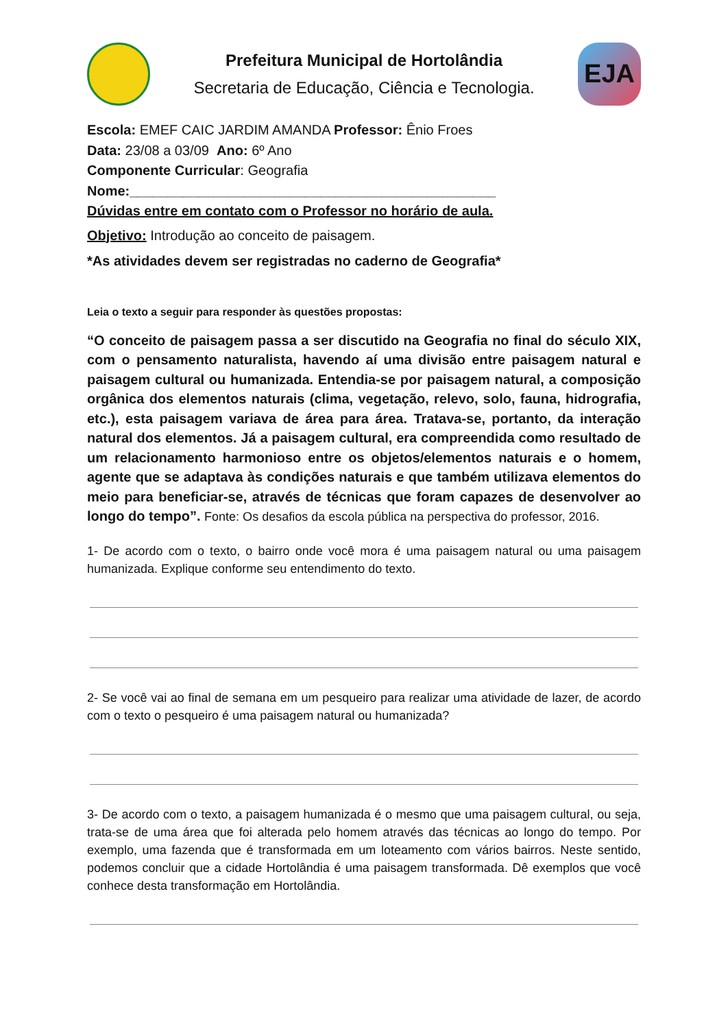Prefeitura Municipal de Hortolândia
Secretaria de Educação, Ciência e Tecnologia.
EJA
Escola: EMEF CAIC JARDIM AMANDA Professor: Ênio Froes
Data: 23/08 a 03/09 Ano: 6º Ano
Componente Curricular: Geografia
Nome:________________________________________________
Dúvidas entre em contato com o Professor no horário de aula.
Objetivo: Introdução ao conceito de paisagem.
*As atividades devem ser registradas no caderno de Geografia*
Leia o texto a seguir para responder às questões propostas:
“O conceito de paisagem passa a ser discutido na Geografia no final do século XIX, com o pensamento naturalista, havendo aí uma divisão entre paisagem natural e paisagem cultural ou humanizada. Entendia-se por paisagem natural, a composição orgânica dos elementos naturais (clima, vegetação, relevo, solo, fauna, hidrografia, etc.), esta paisagem variava de área para área. Tratava-se, portanto, da interação natural dos elementos. Já a paisagem cultural, era compreendida como resultado de um relacionamento harmonioso entre os objetos/elementos naturais e o homem, agente que se adaptava às condições naturais e que também utilizava elementos do meio para beneficiar-se, através de técnicas que foram capazes de desenvolver ao longo do tempo”. Fonte: Os desafios da escola pública na perspectiva do professor, 2016.
1- De acordo com o texto, o bairro onde você mora é uma paisagem natural ou uma paisagem humanizada. Explique conforme seu entendimento do texto.
2- Se você vai ao final de semana em um pesqueiro para realizar uma atividade de lazer, de acordo com o texto o pesqueiro é uma paisagem natural ou humanizada?
3- De acordo com o texto, a paisagem humanizada é o mesmo que uma paisagem cultural, ou seja, trata-se de uma área que foi alterada pelo homem através das técnicas ao longo do tempo. Por exemplo, uma fazenda que é transformada em um loteamento com vários bairros. Neste sentido, podemos concluir que a cidade Hortolândia é uma paisagem transformada. Dê exemplos que você conhece desta transformação em Hortolândia.